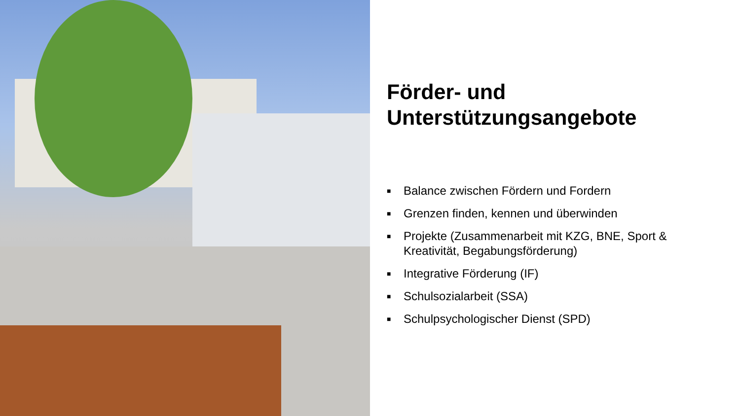Förder- und Unterstützungsangebote
■ Balance zwischen Fördern und Fordern
■ Grenzen finden, kennen und überwinden
■ Projekte (Zusammenarbeit mit KZG, BNE, Sport & Kreativität, Begabungsförderung)
■ Integrative Förderung (IF)
■ Schulsozialarbeit (SSA)
■ Schulpsychologischer Dienst (SPD)